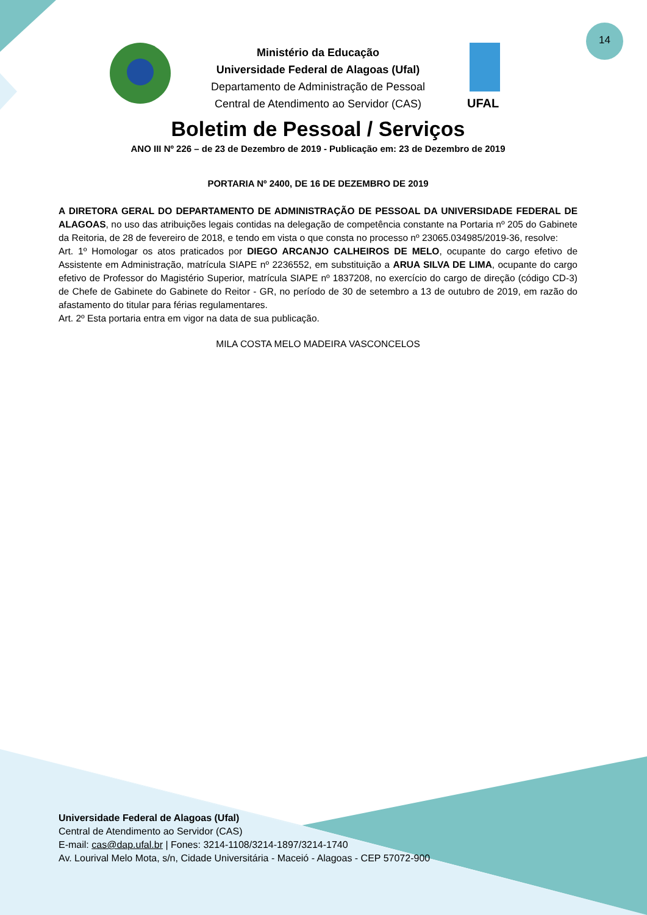14
Ministério da Educação
Universidade Federal de Alagoas (Ufal)
Departamento de Administração de Pessoal
Central de Atendimento ao Servidor (CAS)
UFAL
Boletim de Pessoal / Serviços
ANO III Nº 226 – de 23 de Dezembro de 2019 - Publicação em: 23 de Dezembro de 2019
PORTARIA Nº 2400, DE 16 DE DEZEMBRO DE 2019
A DIRETORA GERAL DO DEPARTAMENTO DE ADMINISTRAÇÃO DE PESSOAL DA UNIVERSIDADE FEDERAL DE ALAGOAS, no uso das atribuições legais contidas na delegação de competência constante na Portaria nº 205 do Gabinete da Reitoria, de 28 de fevereiro de 2018, e tendo em vista o que consta no processo nº 23065.034985/2019-36, resolve:
Art. 1º Homologar os atos praticados por DIEGO ARCANJO CALHEIROS DE MELO, ocupante do cargo efetivo de Assistente em Administração, matrícula SIAPE nº 2236552, em substituição a ARUA SILVA DE LIMA, ocupante do cargo efetivo de Professor do Magistério Superior, matrícula SIAPE nº 1837208, no exercício do cargo de direção (código CD-3) de Chefe de Gabinete do Gabinete do Reitor - GR, no período de 30 de setembro a 13 de outubro de 2019, em razão do afastamento do titular para férias regulamentares.
Art. 2º Esta portaria entra em vigor na data de sua publicação.
MILA COSTA MELO MADEIRA VASCONCELOS
Universidade Federal de Alagoas (Ufal)
Central de Atendimento ao Servidor (CAS)
E-mail: cas@dap.ufal.br | Fones: 3214-1108/3214-1897/3214-1740
Av. Lourival Melo Mota, s/n, Cidade Universitária - Maceió - Alagoas - CEP 57072-900